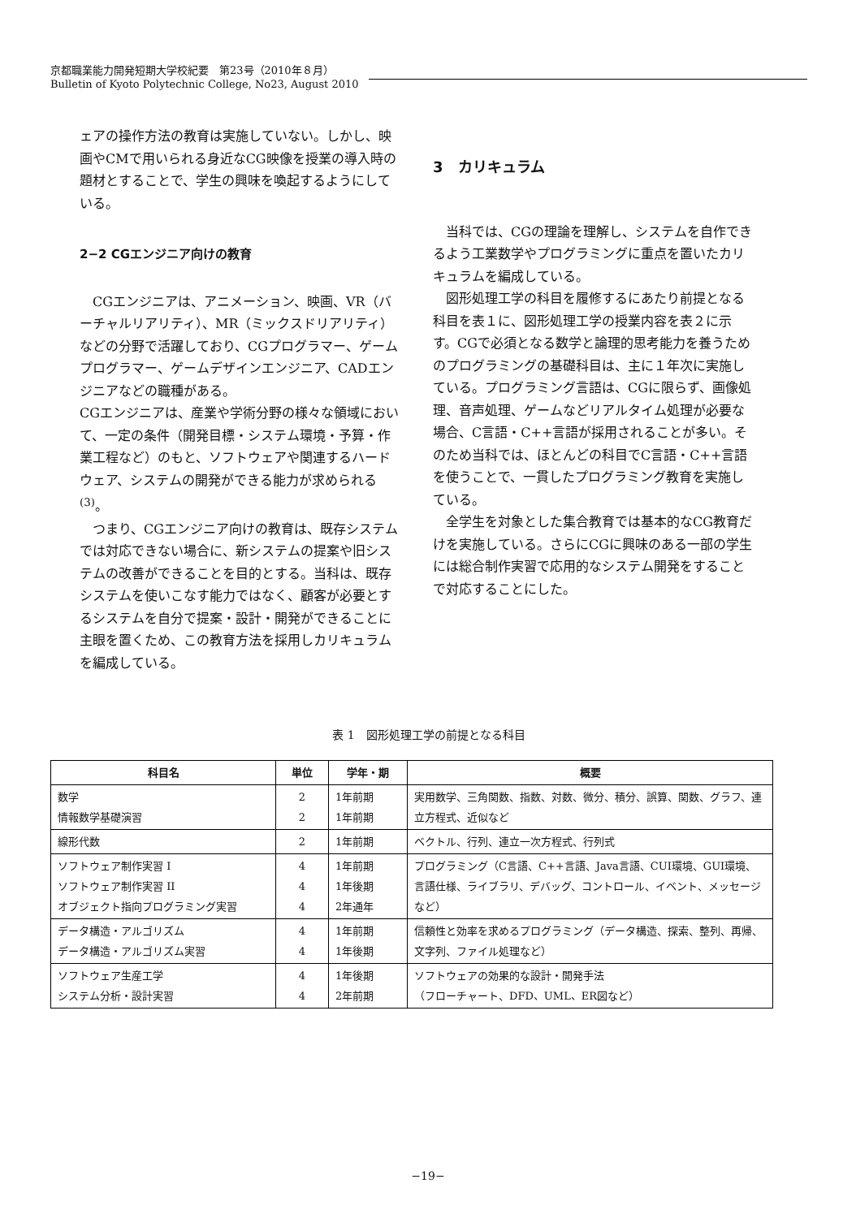京都職業能力開発短期大学校紀要　第23号（2010年８月）
Bulletin of Kyoto Polytechnic College, No23, August 2010
ェアの操作方法の教育は実施していない。しかし、映画やCMで用いられる身近なCG映像を授業の導入時の題材とすることで、学生の興味を喚起するようにしている。
2−2 CGエンジニア向けの教育
CGエンジニアは、アニメーション、映画、VR（バーチャルリアリティ）、MR（ミックスドリアリティ）などの分野で活躍しており、CGプログラマー、ゲームプログラマー、ゲームデザインエンジニア、CADエンジニアなどの職種がある。
CGエンジニアは、産業や学術分野の様々な領域において、一定の条件（開発目標・システム環境・予算・作業工程など）のもと、ソフトウェアや関連するハードウェア、システムの開発ができる能力が求められる<sup>(3)</sup>。
つまり、CGエンジニア向けの教育は、既存システムでは対応できない場合に、新システムの提案や旧システムの改善ができることを目的とする。当科は、既存システムを使いこなす能力ではなく、顧客が必要とするシステムを自分で提案・設計・開発ができることに主眼を置くため、この教育方法を採用しカリキュラムを編成している。
3　カリキュラム
当科では、CGの理論を理解し、システムを自作できるよう工業数学やプログラミングに重点を置いたカリキュラムを編成している。
図形処理工学の科目を履修するにあたり前提となる科目を表１に、図形処理工学の授業内容を表２に示す。CGで必須となる数学と論理的思考能力を養うためのプログラミングの基礎科目は、主に１年次に実施している。プログラミング言語は、CGに限らず、画像処理、音声処理、ゲームなどリアルタイム処理が必要な場合、C言語・C++言語が採用されることが多い。そのため当科では、ほとんどの科目でC言語・C++言語を使うことで、一貫したプログラミング教育を実施している。
全学生を対象とした集合教育では基本的なCG教育だけを実施している。さらにCGに興味のある一部の学生には総合制作実習で応用的なシステム開発をすることで対応することにした。
表 1　図形処理工学の前提となる科目
| 科目名 | 単位 | 学年・期 | 概要 |
| --- | --- | --- | --- |
| 数学 情報数学基礎演習 | 2 2 | 1年前期 1年前期 | 実用数学、三角関数、指数、対数、微分、積分、誤算、関数、グラフ、連立方程式、近似など |
| 線形代数 | 2 | 1年前期 | ベクトル、行列、連立一次方程式、行列式 |
| ソフトウェア制作実習 I ソフトウェア制作実習 II オブジェクト指向プログラミング実習 | 4 4 4 | 1年前期 1年後期 2年通年 | プログラミング（C言語、C++言語、Java言語、CUI環境、GUI環境、言語仕様、ライブラリ、デバッグ、コントロール、イベント、メッセージなど） |
| データ構造・アルゴリズム データ構造・アルゴリズム実習 | 4 4 | 1年前期 1年後期 | 信頼性と効率を求めるプログラミング（データ構造、探索、整列、再帰、文字列、ファイル処理など） |
| ソフトウェア生産工学 システム分析・設計実習 | 4 4 | 1年後期 2年前期 | ソフトウェアの効果的な設計・開発手法 （フローチャート、DFD、UML、ER図など） |
−19−